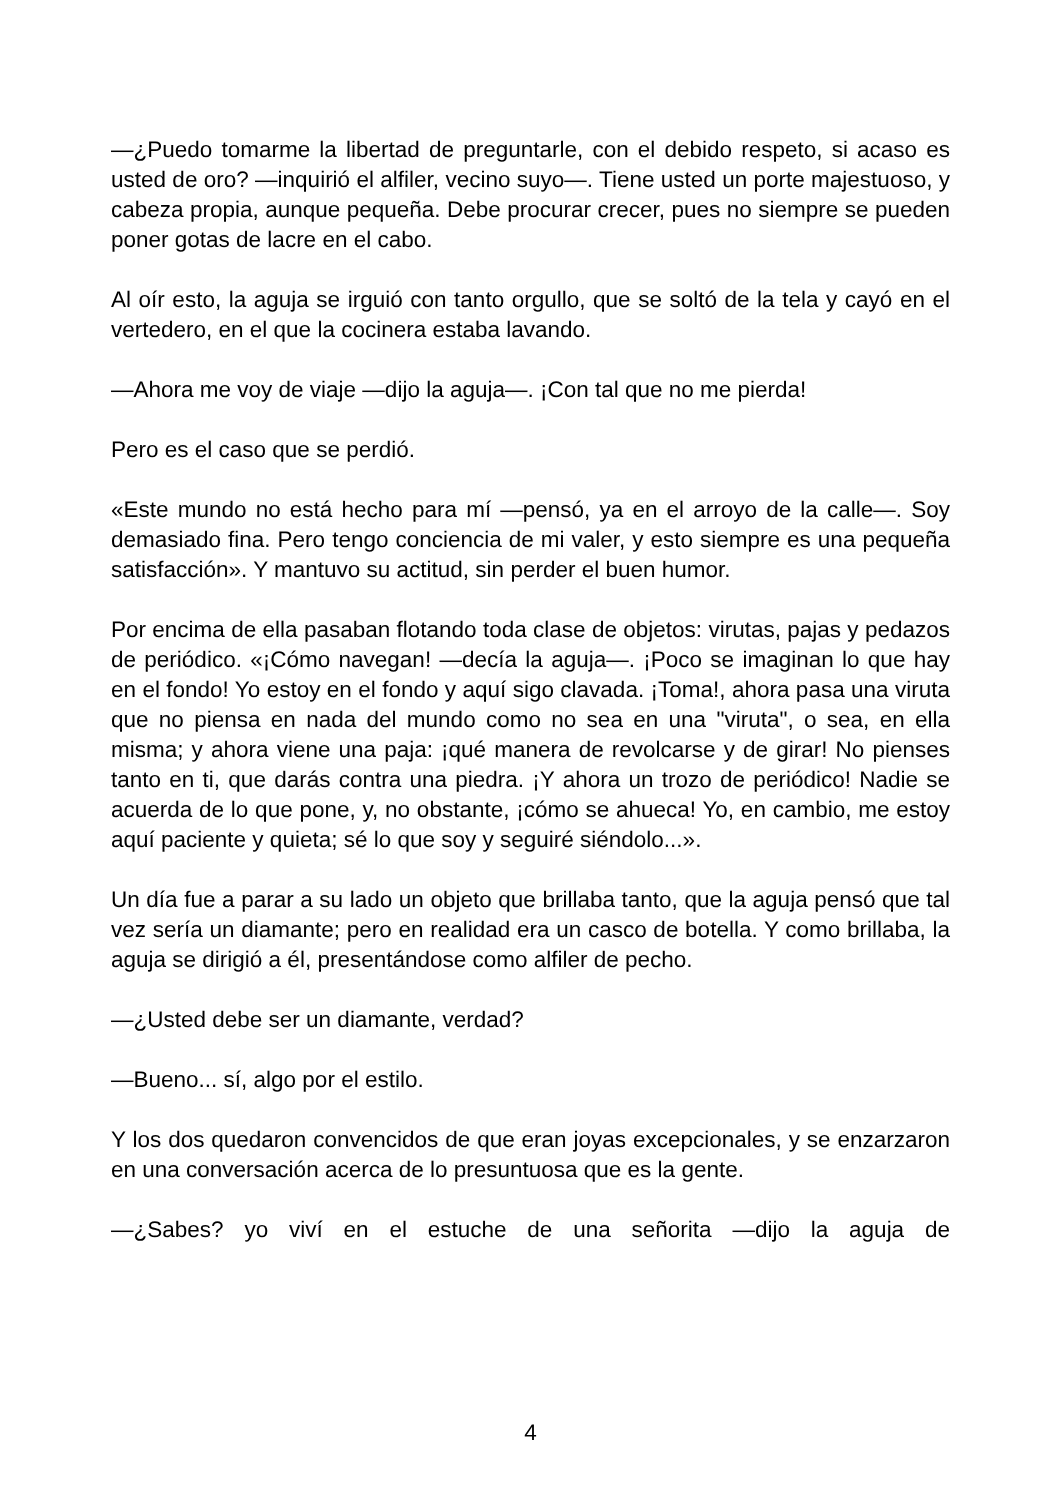—¿Puedo tomarme la libertad de preguntarle, con el debido respeto, si acaso es usted de oro? —inquirió el alfiler, vecino suyo—. Tiene usted un porte majestuoso, y cabeza propia, aunque pequeña. Debe procurar crecer, pues no siempre se pueden poner gotas de lacre en el cabo.
Al oír esto, la aguja se irguió con tanto orgullo, que se soltó de la tela y cayó en el vertedero, en el que la cocinera estaba lavando.
—Ahora me voy de viaje —dijo la aguja—. ¡Con tal que no me pierda!
Pero es el caso que se perdió.
«Este mundo no está hecho para mí —pensó, ya en el arroyo de la calle—. Soy demasiado fina. Pero tengo conciencia de mi valer, y esto siempre es una pequeña satisfacción». Y mantuvo su actitud, sin perder el buen humor.
Por encima de ella pasaban flotando toda clase de objetos: virutas, pajas y pedazos de periódico. «¡Cómo navegan! —decía la aguja—. ¡Poco se imaginan lo que hay en el fondo! Yo estoy en el fondo y aquí sigo clavada. ¡Toma!, ahora pasa una viruta que no piensa en nada del mundo como no sea en una "viruta", o sea, en ella misma; y ahora viene una paja: ¡qué manera de revolcarse y de girar! No pienses tanto en ti, que darás contra una piedra. ¡Y ahora un trozo de periódico! Nadie se acuerda de lo que pone, y, no obstante, ¡cómo se ahueca! Yo, en cambio, me estoy aquí paciente y quieta; sé lo que soy y seguiré siéndolo...».
Un día fue a parar a su lado un objeto que brillaba tanto, que la aguja pensó que tal vez sería un diamante; pero en realidad era un casco de botella. Y como brillaba, la aguja se dirigió a él, presentándose como alfiler de pecho.
—¿Usted debe ser un diamante, verdad?
—Bueno... sí, algo por el estilo.
Y los dos quedaron convencidos de que eran joyas excepcionales, y se enzarzaron en una conversación acerca de lo presuntuosa que es la gente.
—¿Sabes? yo viví en el estuche de una señorita —dijo la aguja de
4